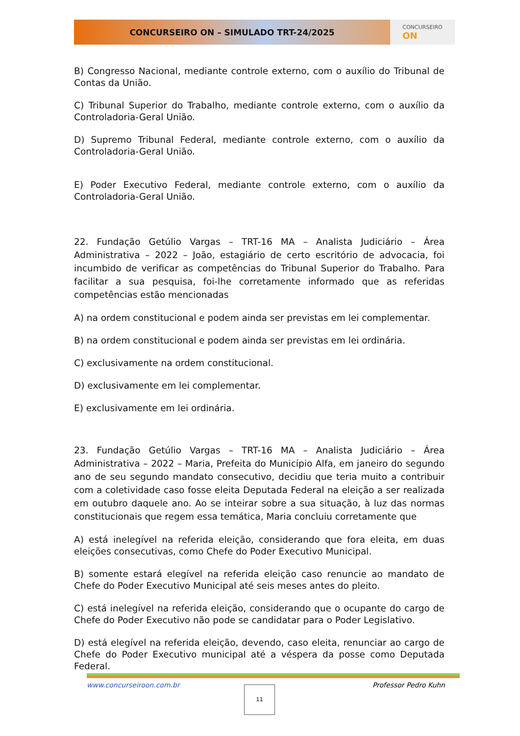CONCURSEIRO ON – SIMULADO TRT-24/2025
CONCURSEIRO
ON
B) Congresso Nacional, mediante controle externo, com o auxílio do Tribunal de Contas da União.
C) Tribunal Superior do Trabalho, mediante controle externo, com o auxílio da Controladoria-Geral União.
D) Supremo Tribunal Federal, mediante controle externo, com o auxílio da Controladoria-Geral União.
E) Poder Executivo Federal, mediante controle externo, com o auxílio da Controladoria-Geral União.
22. Fundação Getúlio Vargas – TRT-16 MA – Analista Judiciário – Área Administrativa – 2022 – João, estagiário de certo escritório de advocacia, foi incumbido de verificar as competências do Tribunal Superior do Trabalho. Para facilitar a sua pesquisa, foi-lhe corretamente informado que as referidas competências estão mencionadas
A) na ordem constitucional e podem ainda ser previstas em lei complementar.
B) na ordem constitucional e podem ainda ser previstas em lei ordinária.
C) exclusivamente na ordem constitucional.
D) exclusivamente em lei complementar.
E) exclusivamente em lei ordinária.
23. Fundação Getúlio Vargas – TRT-16 MA – Analista Judiciário – Área Administrativa – 2022 – Maria, Prefeita do Município Alfa, em janeiro do segundo ano de seu segundo mandato consecutivo, decidiu que teria muito a contribuir com a coletividade caso fosse eleita Deputada Federal na eleição a ser realizada em outubro daquele ano. Ao se inteirar sobre a sua situação, à luz das normas constitucionais que regem essa temática, Maria concluiu corretamente que
A) está inelegível na referida eleição, considerando que fora eleita, em duas eleições consecutivas, como Chefe do Poder Executivo Municipal.
B) somente estará elegível na referida eleição caso renuncie ao mandato de Chefe do Poder Executivo Municipal até seis meses antes do pleito.
C) está inelegível na referida eleição, considerando que o ocupante do cargo de Chefe do Poder Executivo não pode se candidatar para o Poder Legislativo.
D) está elegível na referida eleição, devendo, caso eleita, renunciar ao cargo de Chefe do Poder Executivo municipal até a véspera da posse como Deputada Federal.
www.concurseiroon.com.br Professor Pedro Kuhn
11